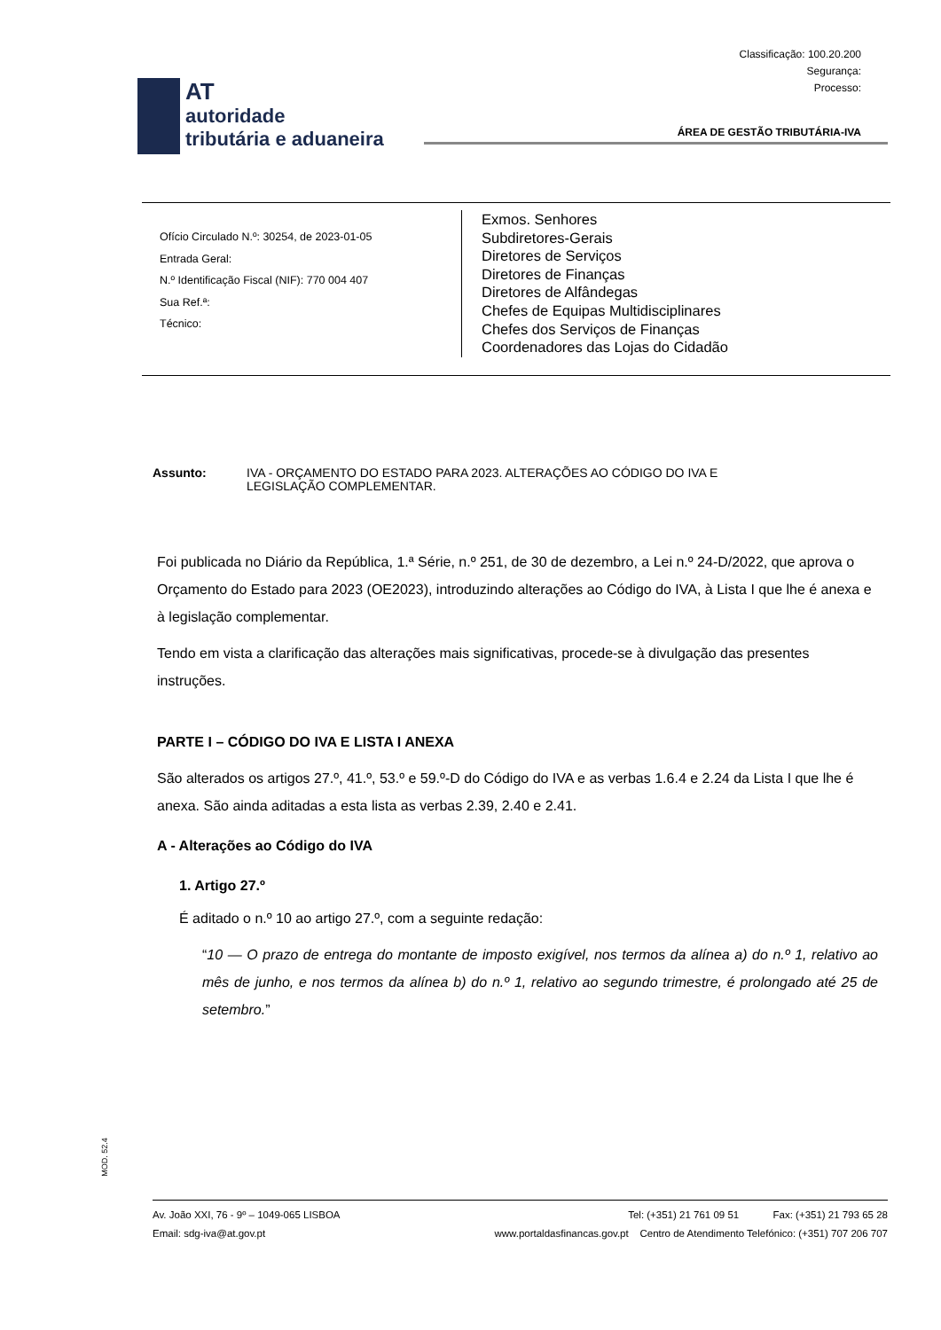Classificação: 100.20.200
Segurança:
Processo:
AT
autoridade
tributária e aduaneira
ÁREA DE GESTÃO TRIBUTÁRIA-IVA
Ofício Circulado N.º: 30254, de 2023-01-05
Entrada Geral:
N.º Identificação Fiscal (NIF): 770 004 407
Sua Ref.ª:
Técnico:
Exmos. Senhores
Subdiretores-Gerais
Diretores de Serviços
Diretores de Finanças
Diretores de Alfândegas
Chefes de Equipas Multidisciplinares
Chefes dos Serviços de Finanças
Coordenadores das Lojas do Cidadão
Assunto: IVA - ORÇAMENTO DO ESTADO PARA 2023. ALTERAÇÕES AO CÓDIGO DO IVA E
LEGISLAÇÃO COMPLEMENTAR.
Foi publicada no Diário da República, 1.ª Série, n.º 251, de 30 de dezembro, a Lei n.º 24-D/2022, que aprova o Orçamento do Estado para 2023 (OE2023), introduzindo alterações ao Código do IVA, à Lista I que lhe é anexa e à legislação complementar.
Tendo em vista a clarificação das alterações mais significativas, procede-se à divulgação das presentes instruções.
PARTE I – CÓDIGO DO IVA E LISTA I ANEXA
São alterados os artigos 27.º, 41.º, 53.º e 59.º-D do Código do IVA e as verbas 1.6.4 e 2.24 da Lista I que lhe é anexa. São ainda aditadas a esta lista as verbas 2.39, 2.40 e 2.41.
A - Alterações ao Código do IVA
1. Artigo 27.º
É aditado o n.º 10 ao artigo 27.º, com a seguinte redação:
“10 — O prazo de entrega do montante de imposto exigível, nos termos da alínea a) do n.º 1, relativo ao mês de junho, e nos termos da alínea b) do n.º 1, relativo ao segundo trimestre, é prolongado até 25 de setembro.”
MOD. 52.4
Av. João XXI, 76 - 9º – 1049-065 LISBOA Tel: (+351) 21 761 09 51 Fax: (+351) 21 793 65 28
Email: sdg-iva@at.gov.pt www.portaldasfinancas.gov.pt Centro de Atendimento Telefónico: (+351) 707 206 707